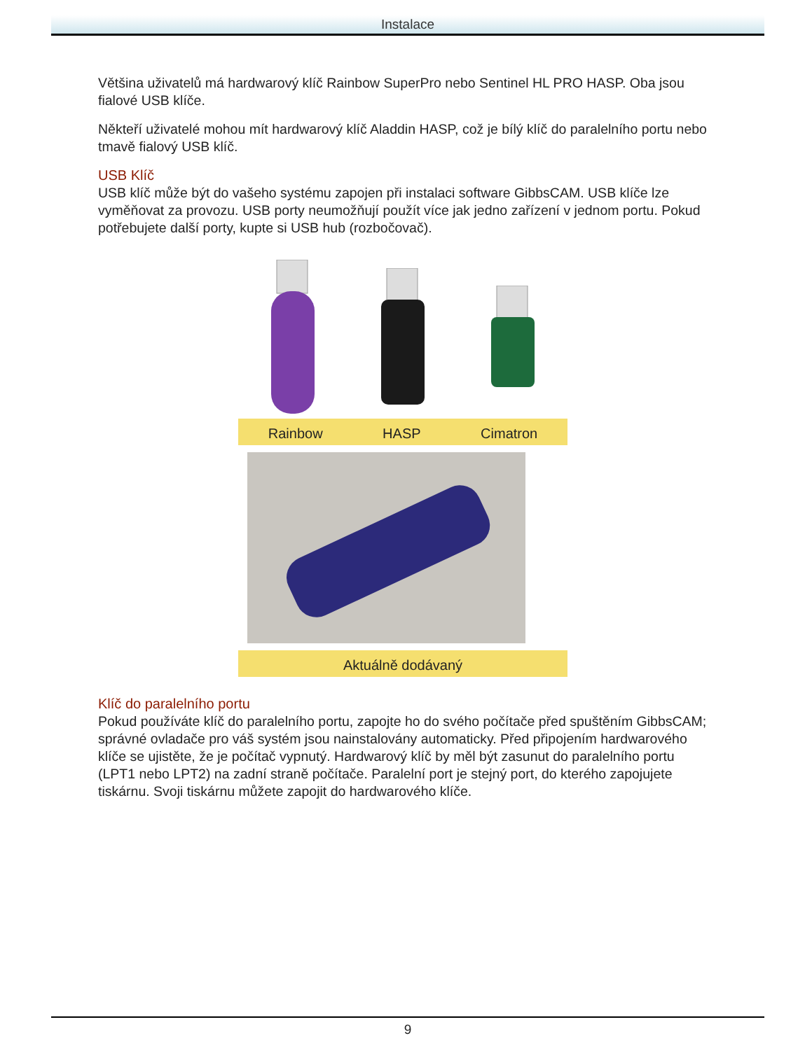Instalace
Většina uživatelů má hardwarový klíč Rainbow SuperPro nebo Sentinel HL PRO HASP. Oba jsou fialové USB klíče.
Někteří uživatelé mohou mít hardwarový klíč Aladdin HASP, což je bílý klíč do paralelního portu nebo tmavě fialový USB klíč.
USB Klíč
USB klíč může být do vašeho systému zapojen při instalaci software GibbsCAM. USB klíče lze vyměňovat za provozu. USB porty neumožňují použít více jak jedno zařízení v jednom portu. Pokud potřebujete další porty, kupte si USB hub (rozbočovač).
Rainbow HASP Cimatron
Aktuálně dodávaný
Klíč do paralelního portu
Pokud používáte klíč do paralelního portu, zapojte ho do svého počítače před spuštěním GibbsCAM; správné ovladače pro váš systém jsou nainstalovány automaticky. Před připojením hardwarového klíče se ujistěte, že je počítač vypnutý. Hardwarový klíč by měl být zasunut do paralelního portu (LPT1 nebo LPT2) na zadní straně počítače. Paralelní port je stejný port, do kterého zapojujete tiskárnu. Svoji tiskárnu můžete zapojit do hardwarového klíče.
9